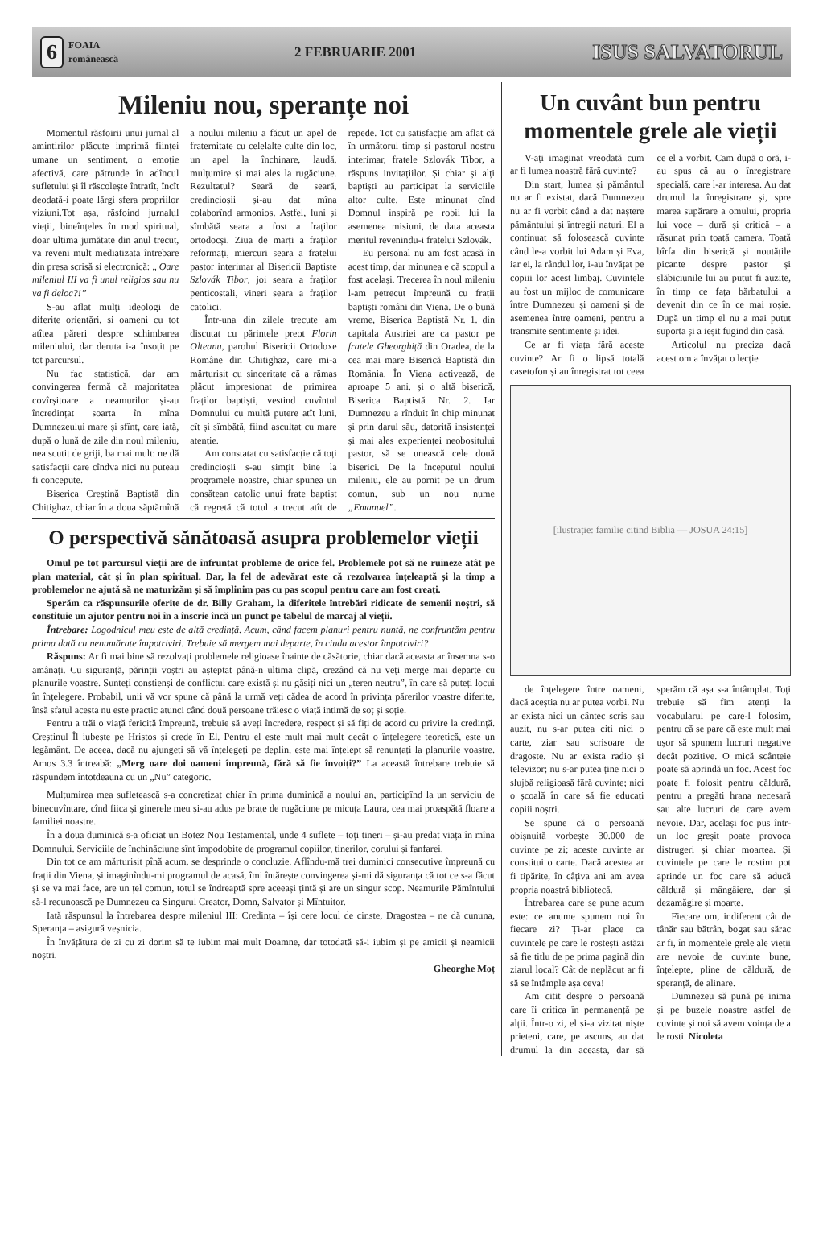6 FOAIA
românească
2 FEBRUARIE 2001 ISUS SALVATORUL
Mileniu nou, speranțe noi
Momentul răsfoirii unui jurnal al amintirilor plăcute imprimă ființei umane un sentiment, o emoție afectivă, care pătrunde în adîncul sufletului și îl răscolește întratît, încît deodată-i poate lărgi sfera propriilor viziuni.Tot așa, răsfoind jurnalul vieții, bineînțeles în mod spiritual, doar ultima jumătate din anul trecut, va reveni mult mediatizata întrebare din presa scrisă și electronică: „ Oare mileniul III va fi unul religios sau nu va fi deloc?!”
S-au aflat mulți ideologi de diferite orientări, și oameni cu tot atîtea păreri despre schimbarea mileniului, dar deruta i-a însoțit pe tot parcursul.
Nu fac statistică, dar am convingerea fermă că majoritatea covîrșitoare a neamurilor și-au încredințat soarta în mîna Dumnezeului mare și sfînt, care iată, după o lună de zile din noul mileniu, nea scutit de griji, ba mai mult: ne dă satisfacții care cîndva nici nu puteau fi concepute.
Biserica Creștină Baptistă din Chitighaz, chiar în a doua săptămînă a noului mileniu a făcut un apel de fraternitate cu celelalte culte din loc, un apel la închinare, laudă, mulțumire și mai ales la rugăciune. Rezultatul? Seară de seară, credincioșii și-au dat mîna colaborînd armonios. Astfel, luni și sîmbătă seara a fost a fraților ortodocși. Ziua de marți a fraților reformați, miercuri seara a fratelui pastor interimar al Bisericii Baptiste Szlovák Tibor, joi seara a fraților penticostali, vineri seara a fraților catolici.
Într-una din zilele trecute am discutat cu părintele preot Florin Olteanu, parohul Bisericii Ortodoxe Române din Chitighaz, care mi-a mărturisit cu sinceritate că a rămas plăcut impresionat de primirea fraților baptiști, vestind cuvîntul Domnului cu multă putere atît luni, cît și sîmbătă, fiind ascultat cu mare atenție.
Am constatat cu satisfacție că toți credincioșii s-au simțit bine la programele noastre, chiar spunea un consătean catolic unui frate baptist că regretă că totul a trecut atît de repede. Tot cu satisfacție am aflat că în următorul timp și pastorul nostru interimar, fratele Szlovák Tibor, a răspuns invitațiilor. Și chiar și alți baptiști au participat la serviciile altor culte. Este minunat cînd Domnul inspiră pe robii lui la asemenea misiuni, de data aceasta meritul revenindu-i fratelui Szlovák.
Eu personal nu am fost acasă în acest timp, dar minunea e că scopul a fost același. Trecerea în noul mileniu l-am petrecut împreună cu frații baptiști români din Viena. De o bună vreme, Biserica Baptistă Nr. 1. din capitala Austriei are ca pastor pe fratele Gheorghiță din Oradea, de la cea mai mare Biserică Baptistă din România. În Viena activează, de aproape 5 ani, și o altă biserică, Biserica Baptistă Nr. 2. Iar Dumnezeu a rînduit în chip minunat și prin darul său, datorită insistenței și mai ales experienței neobositului pastor, să se unească cele două biserici. De la începutul noului mileniu, ele au pornit pe un drum comun, sub un nou nume „Emanuel”.
O perspectivă sănătoasă asupra problemelor vieții
Omul pe tot parcursul vieții are de înfruntat probleme de orice fel. Problemele pot să ne ruineze atât pe plan material, cât și în plan spiritual. Dar, la fel de adevărat este că rezolvarea înțeleaptă și la timp a problemelor ne ajută să ne maturizăm și să împlinim pas cu pas scopul pentru care am fost creați.
Sperăm ca răspunsurile oferite de dr. Billy Graham, la diferitele întrebări ridicate de semenii noștri, să constituie un ajutor pentru noi în a înscrie încă un punct pe tabelul de marcaj al vieții.
Întrebare: Logodnicul meu este de altă credință. Acum, când facem planuri pentru nuntă, ne confruntăm pentru prima dată cu nenumărate împotriviri. Trebuie să mergem mai departe, în ciuda acestor împotriviri?
Răspuns: Ar fi mai bine să rezolvați problemele religioase înainte de căsătorie, chiar dacă aceasta ar însemna s-o amânați. Cu siguranță, părinții voștri au așteptat până-n ultima clipă, crezând că nu veți merge mai departe cu planurile voastre. Sunteți conștienși de conflictul care există și nu găsiți nici un „teren neutru”, în care să puteți locui în înțelegere. Probabil, unii vă vor spune că până la urmă veți cădea de acord în privința părerilor voastre diferite, însă sfatul acesta nu este practic atunci când două persoane trăiesc o viață intimă de soț și soție.
Pentru a trăi o viață fericită împreună, trebuie să aveți încredere, respect și să fiți de acord cu privire la credință. Creștinul Îl iubește pe Hristos și crede în El. Pentru el este mult mai mult decât o înțelegere teoretică, este un legământ. De aceea, dacă nu ajungeți să vă înțelegeți pe deplin, este mai înțelept să renunțați la planurile voastre. Amos 3.3 întreabă: „Merg oare doi oameni împreună, fără să fie învoiți?” La această întrebare trebuie să răspundem întotdeauna cu un „Nu” categoric.
Mulțumirea mea sufletească s-a concretizat chiar în prima duminică a noului an, participînd la un serviciu de binecuvîntare, cînd fiica și ginerele meu și-au adus pe brațe de rugăciune pe micuța Laura, cea mai proaspătă floare a familiei noastre.
În a doua duminică s-a oficiat un Botez Nou Testamental, unde 4 suflete – toți tineri – și-au predat viața în mîna Domnului. Serviciile de închinăciune sînt împodobite de programul copiilor, tinerilor, corului și fanfarei.
Din tot ce am mărturisit pînă acum, se desprinde o concluzie. Aflîndu-mă trei duminici consecutive împreună cu frații din Viena, și imaginîndu-mi programul de acasă, îmi întărește convingerea și-mi dă siguranța că tot ce s-a făcut și se va mai face, are un țel comun, totul se îndreaptă spre aceeași țintă și are un singur scop. Neamurile Pămîntului să-l recunoască pe Dumnezeu ca Singurul Creator, Domn, Salvator și Mîntuitor.
Iată răspunsul la întrebarea despre mileniul III: Credința – își cere locul de cinste, Dragostea – ne dă cununa, Speranța – asigură veșnicia.
În învățătura de zi cu zi dorim să te iubim mai mult Doamne, dar totodată să-i iubim și pe amicii și neamicii noștri.
Gheorghe Moț
Un cuvânt bun pentru momentele grele ale vieții
V-ați imaginat vreodată cum ar fi lumea noastră fără cuvinte?
Din start, lumea și pământul nu ar fi existat, dacă Dumnezeu nu ar fi vorbit când a dat naștere pământului și întregii naturi. El a continuat să folosească cuvinte când le-a vorbit lui Adam și Eva, iar ei, la rândul lor, i-au învățat pe copiii lor acest limbaj. Cuvintele au fost un mijloc de comunicare între Dumnezeu și oameni și de asemenea între oameni, pentru a transmite sentimente și idei.
Ce ar fi viața fără aceste cuvinte? Ar fi o lipsă totală casetofon și au înregistrat tot ceea ce el a vorbit. Cam după o oră, i-au spus că au o înregistrare specială, care l-ar interesa. Au dat drumul la înregistrare și, spre marea supărare a omului, propria lui voce – dură și critică – a răsunat prin toată camera. Toată bîrfa din biserică și noutățile picante despre pastor și slăbiciunile lui au putut fi auzite, în timp ce fața bărbatului a devenit din ce în ce mai roșie. După un timp el nu a mai putut suporta și a ieșit fugind din casă.
Articolul nu preciza dacă acest om a învățat o lecție
[ilustrație: familie citind Biblia — JOSUA 24:15]
de înțelegere între oameni, dacă aceștia nu ar putea vorbi. Nu ar exista nici un cântec scris sau auzit, nu s-ar putea citi nici o carte, ziar sau scrisoare de dragoste. Nu ar exista radio și televizor; nu s-ar putea ține nici o slujbă religioasă fără cuvinte; nici o școală în care să fie educați copiii noștri.
Se spune că o persoană obișnuită vorbește 30.000 de cuvinte pe zi; aceste cuvinte ar constitui o carte. Dacă acestea ar fi tipărite, în câțiva ani am avea propria noastră bibliotecă.
Întrebarea care se pune acum este: ce anume spunem noi în fiecare zi? Ți-ar place ca cuvintele pe care le rostești astăzi să fie titlu de pe prima pagină din ziarul local? Cât de neplăcut ar fi să se întâmple așa ceva!
Am citit despre o persoană care îi critica în permanență pe alții. Într-o zi, el și-a vizitat niște prieteni, care, pe ascuns, au dat drumul la din aceasta, dar să sperăm că așa s-a întâmplat. Toți trebuie să fim atenți la vocabularul pe care-l folosim, pentru că se pare că este mult mai ușor să spunem lucruri negative decât pozitive. O mică scânteie poate să aprindă un foc. Acest foc poate fi folosit pentru căldură, pentru a pregăti hrana necesară sau alte lucruri de care avem nevoie. Dar, același foc pus într-un loc greșit poate provoca distrugeri și chiar moartea. Și cuvintele pe care le rostim pot aprinde un foc care să aducă căldură și mângâiere, dar și dezamăgire și moarte.
Fiecare om, indiferent cât de tânăr sau bătrân, bogat sau sărac ar fi, în momentele grele ale vieții are nevoie de cuvinte bune, înțelepte, pline de căldură, de speranță, de alinare.
Dumnezeu să pună pe inima și pe buzele noastre astfel de cuvinte și noi să avem voința de a le rosti. Nicoleta